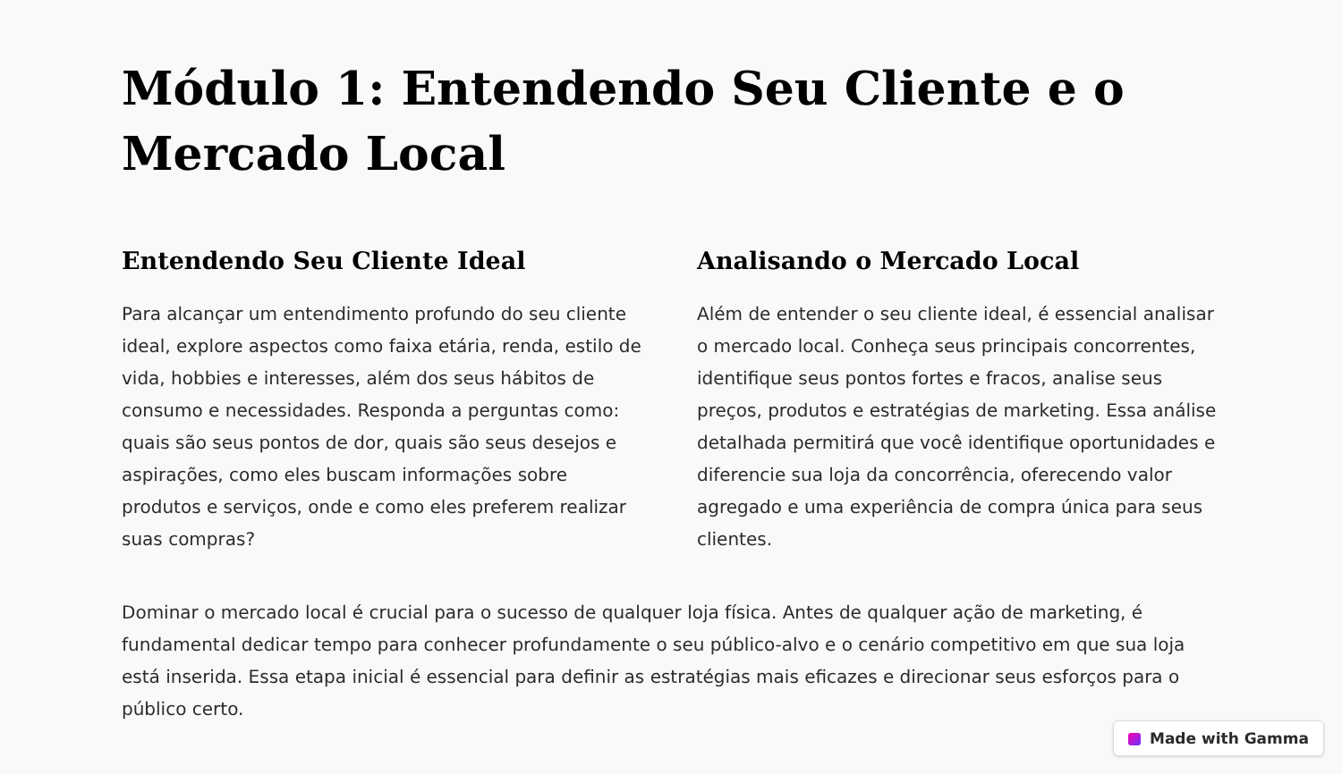Módulo 1: Entendendo Seu Cliente e o Mercado Local
Entendendo Seu Cliente Ideal
Para alcançar um entendimento profundo do seu cliente ideal, explore aspectos como faixa etária, renda, estilo de vida, hobbies e interesses, além dos seus hábitos de consumo e necessidades. Responda a perguntas como: quais são seus pontos de dor, quais são seus desejos e aspirações, como eles buscam informações sobre produtos e serviços, onde e como eles preferem realizar suas compras?
Analisando o Mercado Local
Além de entender o seu cliente ideal, é essencial analisar o mercado local. Conheça seus principais concorrentes, identifique seus pontos fortes e fracos, analise seus preços, produtos e estratégias de marketing. Essa análise detalhada permitirá que você identifique oportunidades e diferencie sua loja da concorrência, oferecendo valor agregado e uma experiência de compra única para seus clientes.
Dominar o mercado local é crucial para o sucesso de qualquer loja física. Antes de qualquer ação de marketing, é fundamental dedicar tempo para conhecer profundamente o seu público-alvo e o cenário competitivo em que sua loja está inserida. Essa etapa inicial é essencial para definir as estratégias mais eficazes e direcionar seus esforços para o público certo.
Made with Gamma